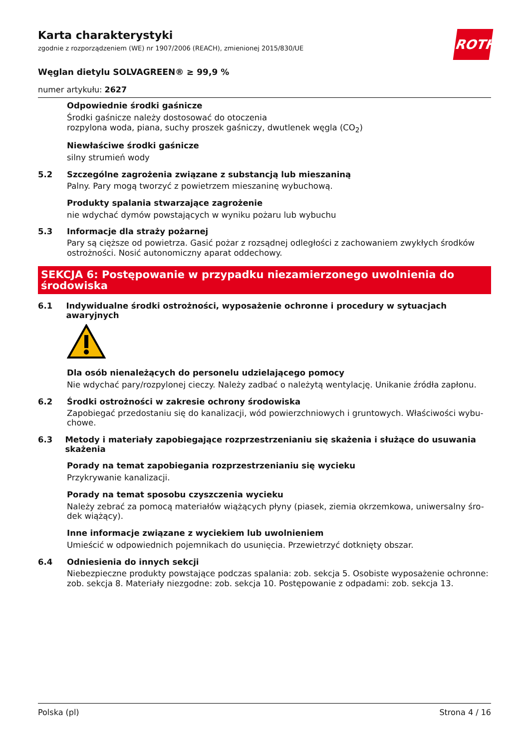ROTH
Karta charakterystyki
zgodnie z rozporządzeniem (WE) nr 1907/2006 (REACH), zmienionej 2015/830/UE
Węglan dietylu SOLVAGREEN® ≥ 99,9 %
numer artykułu: 2627
Odpowiednie środki gaśnicze
Środki gaśnicze należy dostosować do otoczenia
rozpylona woda, piana, suchy proszek gaśniczy, dwutlenek węgla (CO<sub>2</sub>)
Niewłaściwe środki gaśnicze
silny strumień wody
5.2 Szczególne zagrożenia związane z substancją lub mieszaniną
Palny. Pary mogą tworzyć z powietrzem mieszaninę wybuchową.
Produkty spalania stwarzające zagrożenie
nie wdychać dymów powstających w wyniku pożaru lub wybuchu
5.3 Informacje dla straży pożarnej
Pary są cięższe od powietrza. Gasić pożar z rozsądnej odległości z zachowaniem zwykłych środków ostrożności. Nosić autonomiczny aparat oddechowy.
SEKCJA 6: Postępowanie w przypadku niezamierzonego uwolnienia do środowiska
6.1 Indywidualne środki ostrożności, wyposażenie ochronne i procedury w sytuacjach awaryjnych
Dla osób nienależących do personelu udzielającego pomocy
Nie wdychać pary/rozpylonej cieczy. Należy zadbać o należytą wentylację. Unikanie źródła zapłonu.
6.2 Środki ostrożności w zakresie ochrony środowiska
Zapobiegać przedostaniu się do kanalizacji, wód powierzchniowych i gruntowych. Właściwości wybu-chowe.
6.3 Metody i materiały zapobiegające rozprzestrzenianiu się skażenia i służące do usuwania skażenia
Porady na temat zapobiegania rozprzestrzenianiu się wycieku
Przykrywanie kanalizacji.
Porady na temat sposobu czyszczenia wycieku
Należy zebrać za pomocą materiałów wiążących płyny (piasek, ziemia okrzemkowa, uniwersalny śro-dek wiążący).
Inne informacje związane z wyciekiem lub uwolnieniem
Umieścić w odpowiednich pojemnikach do usunięcia. Przewietrzyć dotknięty obszar.
6.4 Odniesienia do innych sekcji
Niebezpieczne produkty powstające podczas spalania: zob. sekcja 5. Osobiste wyposażenie ochronne: zob. sekcja 8. Materiały niezgodne: zob. sekcja 10. Postępowanie z odpadami: zob. sekcja 13.
Polska (pl) Strona 4 / 16